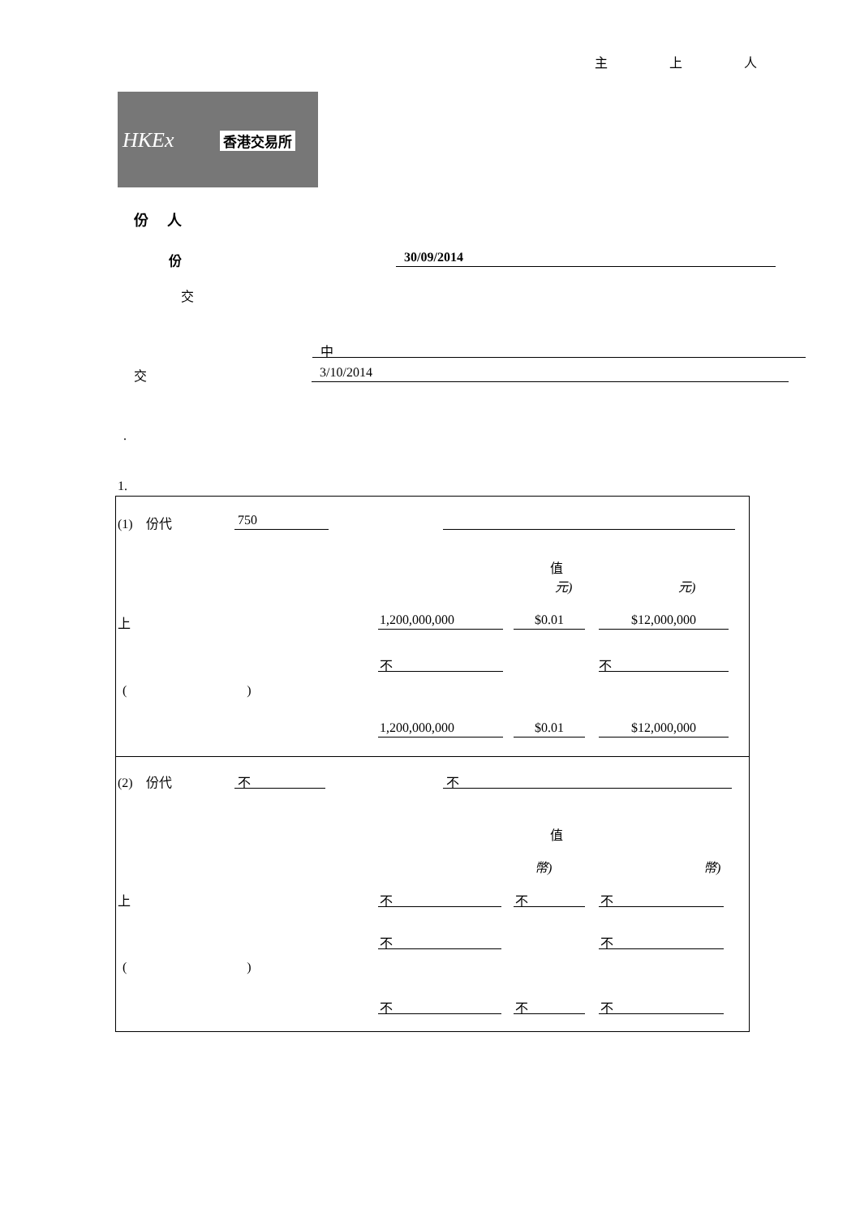主 上 人
HKEx 香港交易所
份 人
份 30/09/2014
交
中
交 3/10/2014
.
1.
(1) 份代 750
值
元) 元)
上 1,200,000,000 $0.01 $12,000,000
不 不
( )
1,200,000,000 $0.01 $12,000,000
(2) 份代 不 不
值
幣) 幣)
上 不 不 不
不 不
( )
不 不 不